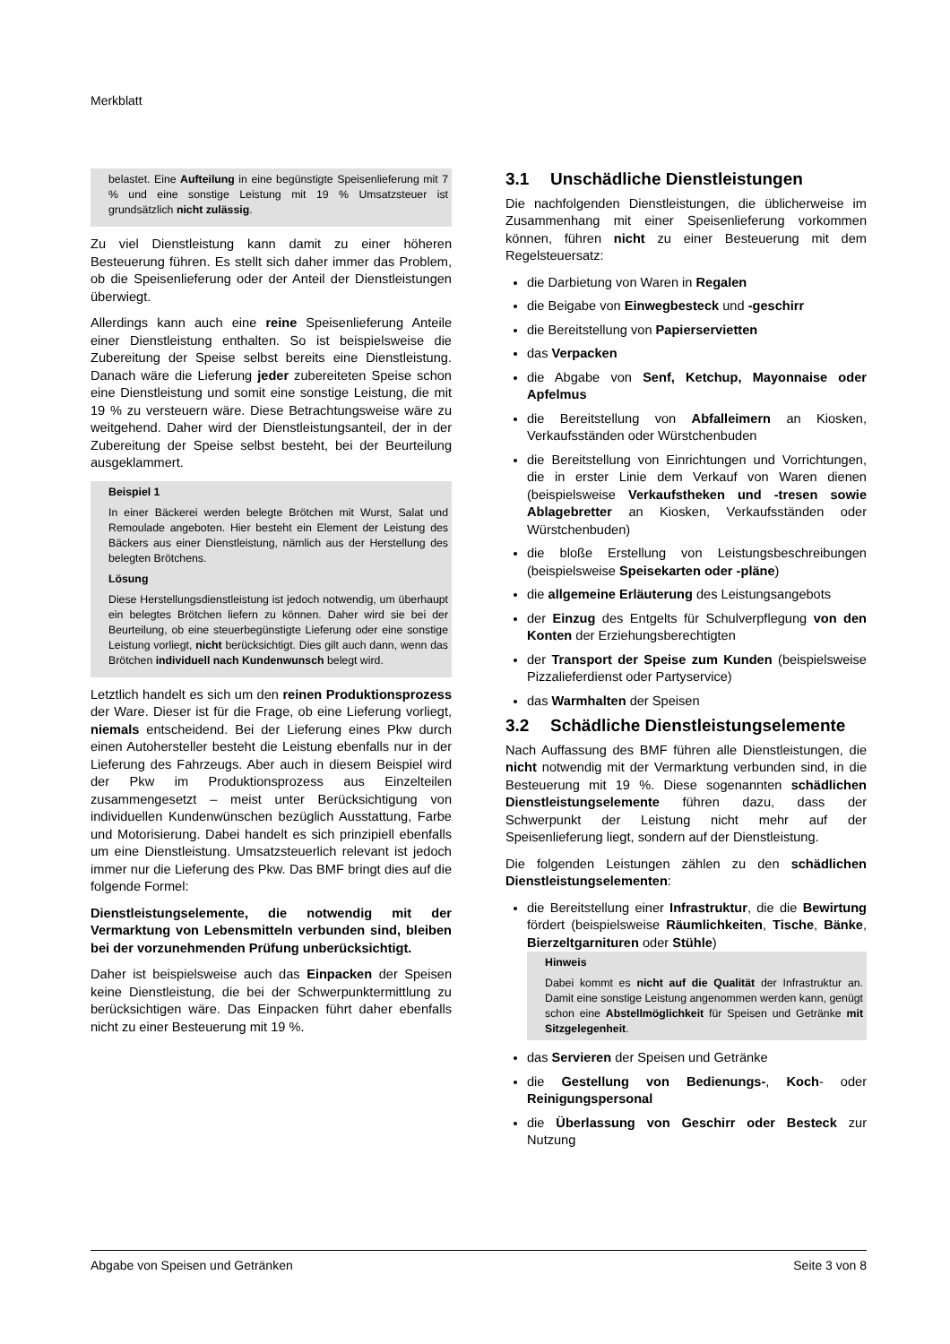Merkblatt
belastet. Eine Aufteilung in eine begünstigte Speisenlieferung mit 7 % und eine sonstige Leistung mit 19 % Umsatzsteuer ist grundsätzlich nicht zulässig.
Zu viel Dienstleistung kann damit zu einer höheren Besteuerung führen. Es stellt sich daher immer das Problem, ob die Speisenlieferung oder der Anteil der Dienstleistungen überwiegt.
Allerdings kann auch eine reine Speisenlieferung Anteile einer Dienstleistung enthalten. So ist beispielsweise die Zubereitung der Speise selbst bereits eine Dienstleistung. Danach wäre die Lieferung jeder zubereiteten Speise schon eine Dienstleistung und somit eine sonstige Leistung, die mit 19 % zu versteuern wäre. Diese Betrachtungsweise wäre zu weitgehend. Daher wird der Dienstleistungsanteil, der in der Zubereitung der Speise selbst besteht, bei der Beurteilung ausgeklammert.
Beispiel 1
In einer Bäckerei werden belegte Brötchen mit Wurst, Salat und Remoulade angeboten. Hier besteht ein Element der Leistung des Bäckers aus einer Dienstleistung, nämlich aus der Herstellung des belegten Brötchens.
Lösung
Diese Herstellungsdienstleistung ist jedoch notwendig, um überhaupt ein belegtes Brötchen liefern zu können. Daher wird sie bei der Beurteilung, ob eine steuerbegünstigte Lieferung oder eine sonstige Leistung vorliegt, nicht berücksichtigt. Dies gilt auch dann, wenn das Brötchen individuell nach Kundenwunsch belegt wird.
Letztlich handelt es sich um den reinen Produktionsprozess der Ware. Dieser ist für die Frage, ob eine Lieferung vorliegt, niemals entscheidend. Bei der Lieferung eines Pkw durch einen Autohersteller besteht die Leistung ebenfalls nur in der Lieferung des Fahrzeugs. Aber auch in diesem Beispiel wird der Pkw im Produktionsprozess aus Einzelteilen zusammengesetzt – meist unter Berücksichtigung von individuellen Kundenwünschen bezüglich Ausstattung, Farbe und Motorisierung. Dabei handelt es sich prinzipiell ebenfalls um eine Dienstleistung. Umsatzsteuerlich relevant ist jedoch immer nur die Lieferung des Pkw. Das BMF bringt dies auf die folgende Formel:
Dienstleistungselemente, die notwendig mit der Vermarktung von Lebensmitteln verbunden sind, bleiben bei der vorzunehmenden Prüfung unberücksichtigt.
Daher ist beispielsweise auch das Einpacken der Speisen keine Dienstleistung, die bei der Schwerpunktermittlung zu berücksichtigen wäre. Das Einpacken führt daher ebenfalls nicht zu einer Besteuerung mit 19 %.
3.1 Unschädliche Dienstleistungen
Die nachfolgenden Dienstleistungen, die üblicherweise im Zusammenhang mit einer Speisenlieferung vorkommen können, führen nicht zu einer Besteuerung mit dem Regelsteuersatz:
die Darbietung von Waren in Regalen
die Beigabe von Einwegbesteck und -geschirr
die Bereitstellung von Papierservietten
das Verpacken
die Abgabe von Senf, Ketchup, Mayonnaise oder Apfelmus
die Bereitstellung von Abfalleimern an Kiosken, Verkaufsständen oder Würstchenbuden
die Bereitstellung von Einrichtungen und Vorrichtungen, die in erster Linie dem Verkauf von Waren dienen (beispielsweise Verkaufstheken und -tresen sowie Ablagebretter an Kiosken, Verkaufsständen oder Würstchenbuden)
die bloße Erstellung von Leistungsbeschreibungen (beispielsweise Speisekarten oder -pläne)
die allgemeine Erläuterung des Leistungsangebots
der Einzug des Entgelts für Schulverpflegung von den Konten der Erziehungsberechtigten
der Transport der Speise zum Kunden (beispielsweise Pizzalieferdienst oder Partyservice)
das Warmhalten der Speisen
3.2 Schädliche Dienstleistungselemente
Nach Auffassung des BMF führen alle Dienstleistungen, die nicht notwendig mit der Vermarktung verbunden sind, in die Besteuerung mit 19 %. Diese sogenannten schädlichen Dienstleistungselemente führen dazu, dass der Schwerpunkt der Leistung nicht mehr auf der Speisenlieferung liegt, sondern auf der Dienstleistung.
Die folgenden Leistungen zählen zu den schädlichen Dienstleistungselementen:
die Bereitstellung einer Infrastruktur, die die Bewirtung fördert (beispielsweise Räumlichkeiten, Tische, Bänke, Bierzeltgarnituren oder Stühle)
Hinweis
Dabei kommt es nicht auf die Qualität der Infrastruktur an. Damit eine sonstige Leistung angenommen werden kann, genügt schon eine Abstellmöglichkeit für Speisen und Getränke mit Sitzgelegenheit.
das Servieren der Speisen und Getränke
die Gestellung von Bedienungs-, Koch- oder Reinigungspersonal
die Überlassung von Geschirr oder Besteck zur Nutzung
Abgabe von Speisen und Getränken Seite 3 von 8